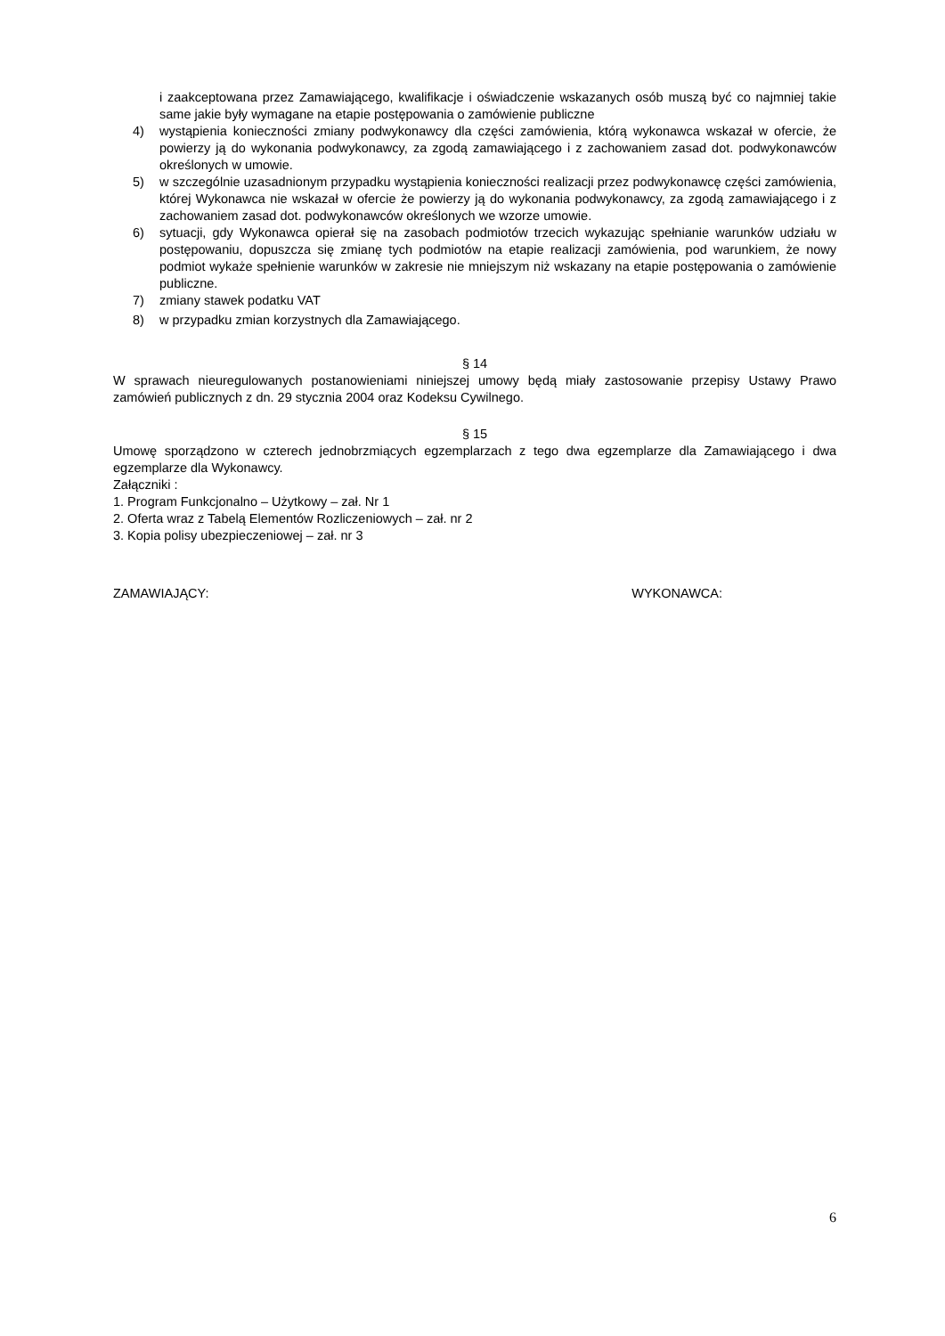i zaakceptowana przez Zamawiającego, kwalifikacje i oświadczenie wskazanych osób muszą być co najmniej takie same jakie były wymagane na etapie postępowania o zamówienie publiczne
4) wystąpienia konieczności zmiany podwykonawcy dla części zamówienia, którą wykonawca wskazał w ofercie, że powierzy ją do wykonania podwykonawcy, za zgodą zamawiającego i z zachowaniem zasad dot. podwykonawców określonych w umowie.
5) w szczególnie uzasadnionym przypadku wystąpienia konieczności realizacji przez podwykonawcę części zamówienia, której Wykonawca nie wskazał w ofercie że powierzy ją do wykonania podwykonawcy, za zgodą zamawiającego i z zachowaniem zasad dot. podwykonawców określonych we wzorze umowie.
6) sytuacji, gdy Wykonawca opierał się na zasobach podmiotów trzecich wykazując spełnianie warunków udziału w postępowaniu, dopuszcza się zmianę tych podmiotów na etapie realizacji zamówienia, pod warunkiem, że nowy podmiot wykaże spełnienie warunków w zakresie nie mniejszym niż wskazany na etapie postępowania o zamówienie publiczne.
7) zmiany stawek podatku VAT
8) w przypadku zmian korzystnych dla Zamawiającego.
§ 14
W sprawach nieuregulowanych postanowieniami niniejszej umowy będą miały zastosowanie przepisy Ustawy Prawo zamówień publicznych z dn. 29 stycznia 2004 oraz Kodeksu Cywilnego.
§ 15
Umowę sporządzono w czterech jednobrzmiących egzemplarzach z tego dwa egzemplarze dla Zamawiającego i dwa egzemplarze dla Wykonawcy.
Załączniki :
1. Program Funkcjonalno – Użytkowy – zał. Nr 1
2. Oferta wraz z Tabelą Elementów Rozliczeniowych – zał. nr 2
3. Kopia polisy ubezpieczeniowej – zał. nr 3
ZAMAWIAJĄCY: WYKONAWCA:
6